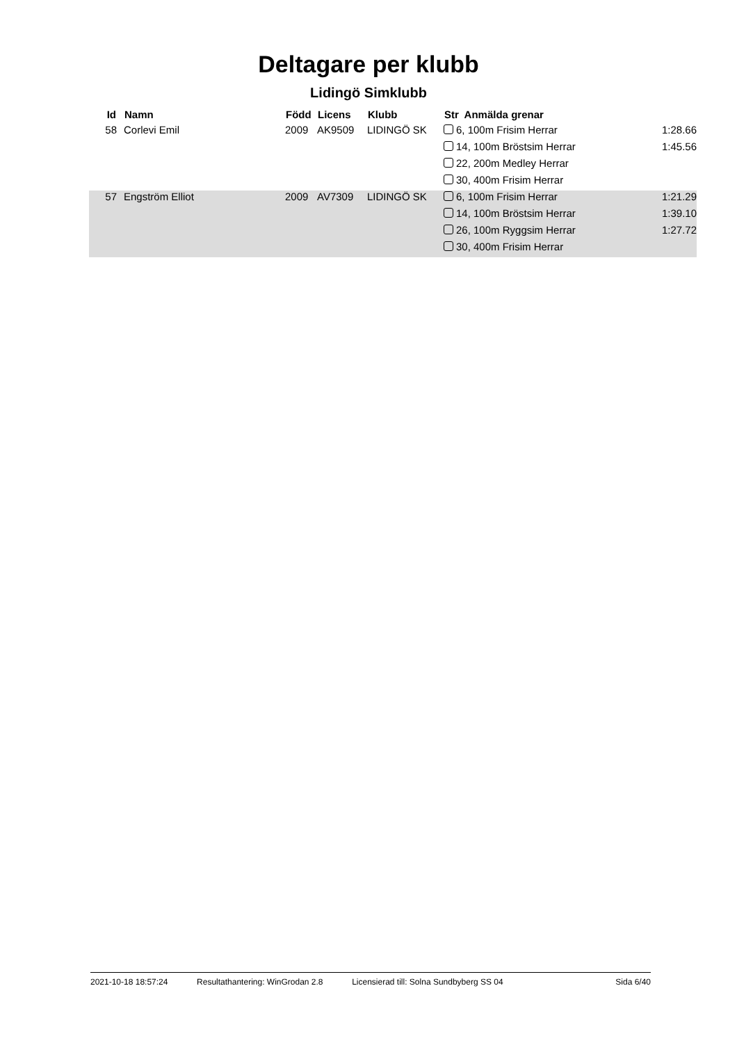Deltagare per klubb
Lidingö Simklubb
| Id | | Namn | Född | Licens | Klubb | Str Anmälda grenar | |
| --- | --- | --- | --- | --- | --- | --- | --- |
| 58 | | Corlevi Emil | 2009 | AK9509 | LIDINGÖ SK | 6, 100m Frisim Herrar | 1:28.66 |
| | | | | | | 14, 100m Bröstsim Herrar | 1:45.56 |
| | | | | | | 22, 200m Medley Herrar | |
| | | | | | | 30, 400m Frisim Herrar | |
| 57 | | Engström Elliot | 2009 | AV7309 | LIDINGÖ SK | 6, 100m Frisim Herrar | 1:21.29 |
| | | | | | | 14, 100m Bröstsim Herrar | 1:39.10 |
| | | | | | | 26, 100m Ryggsim Herrar | 1:27.72 |
| | | | | | | 30, 400m Frisim Herrar | |
2021-10-18 18:57:24 Resultathantering: WinGrodan 2.8 Licensierad till: Solna Sundbyberg SS 04 Sida 6/40